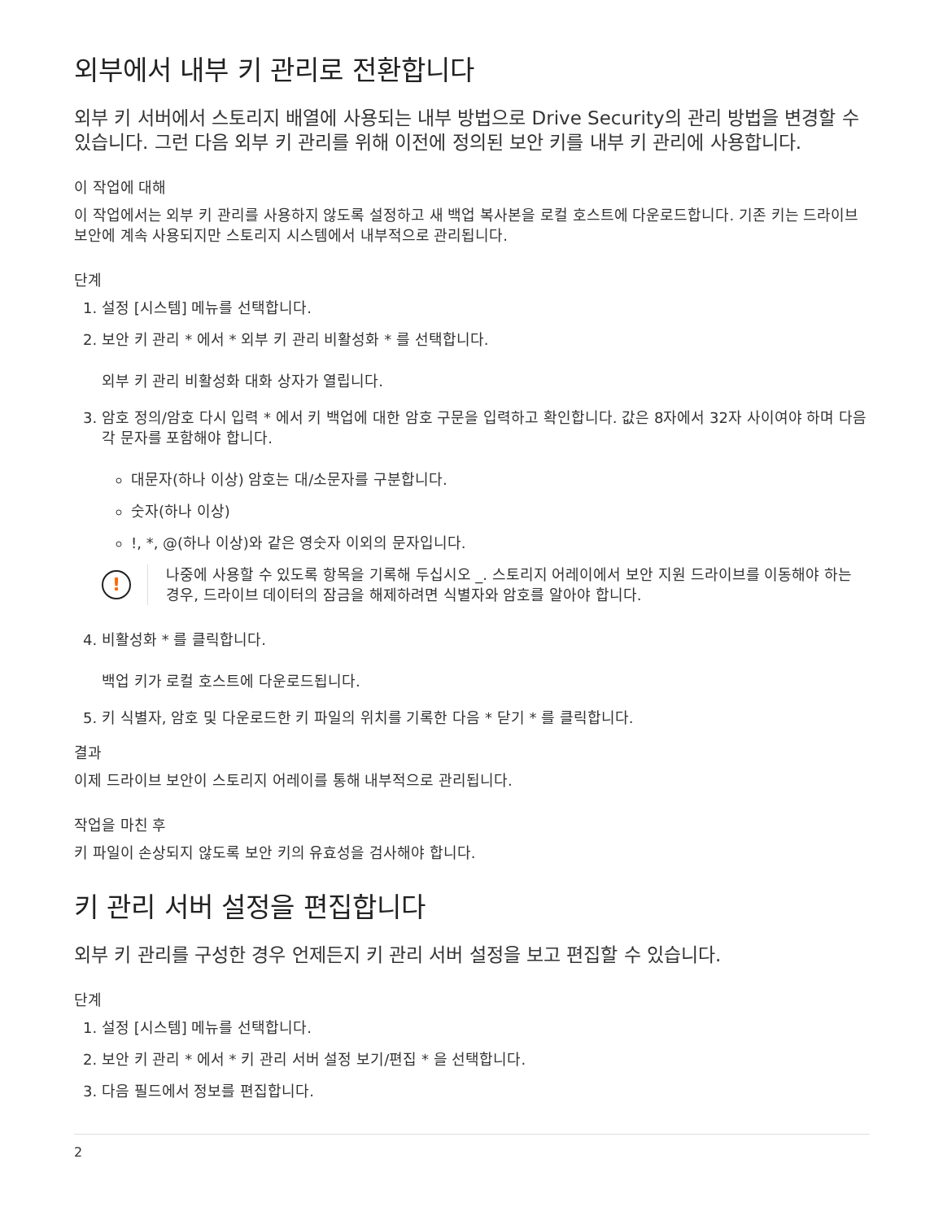외부에서 내부 키 관리로 전환합니다
외부 키 서버에서 스토리지 배열에 사용되는 내부 방법으로 Drive Security의 관리 방법을 변경할 수 있습니다. 그런 다음 외부 키 관리를 위해 이전에 정의된 보안 키를 내부 키 관리에 사용합니다.
이 작업에 대해
이 작업에서는 외부 키 관리를 사용하지 않도록 설정하고 새 백업 복사본을 로컬 호스트에 다운로드합니다. 기존 키는 드라이브 보안에 계속 사용되지만 스토리지 시스템에서 내부적으로 관리됩니다.
단계
1. 설정 [시스템] 메뉴를 선택합니다.
2. 보안 키 관리 * 에서 * 외부 키 관리 비활성화 * 를 선택합니다.
외부 키 관리 비활성화 대화 상자가 열립니다.
3. 암호 정의/암호 다시 입력 * 에서 키 백업에 대한 암호 구문을 입력하고 확인합니다. 값은 8자에서 32자 사이여야 하며 다음 각 문자를 포함해야 합니다.
대문자(하나 이상) 암호는 대/소문자를 구분합니다.
숫자(하나 이상)
!, *, @(하나 이상)와 같은 영숫자 이외의 문자입니다.
!
나중에 사용할 수 있도록 항목을 기록해 두십시오 _. 스토리지 어레이에서 보안 지원 드라이브를 이동해야 하는 경우, 드라이브 데이터의 잠금을 해제하려면 식별자와 암호를 알아야 합니다.
4. 비활성화 * 를 클릭합니다.
백업 키가 로컬 호스트에 다운로드됩니다.
5. 키 식별자, 암호 및 다운로드한 키 파일의 위치를 기록한 다음 * 닫기 * 를 클릭합니다.
결과
이제 드라이브 보안이 스토리지 어레이를 통해 내부적으로 관리됩니다.
작업을 마친 후
키 파일이 손상되지 않도록 보안 키의 유효성을 검사해야 합니다.
키 관리 서버 설정을 편집합니다
외부 키 관리를 구성한 경우 언제든지 키 관리 서버 설정을 보고 편집할 수 있습니다.
단계
1. 설정 [시스템] 메뉴를 선택합니다.
2. 보안 키 관리 * 에서 * 키 관리 서버 설정 보기/편집 * 을 선택합니다.
3. 다음 필드에서 정보를 편집합니다.
2